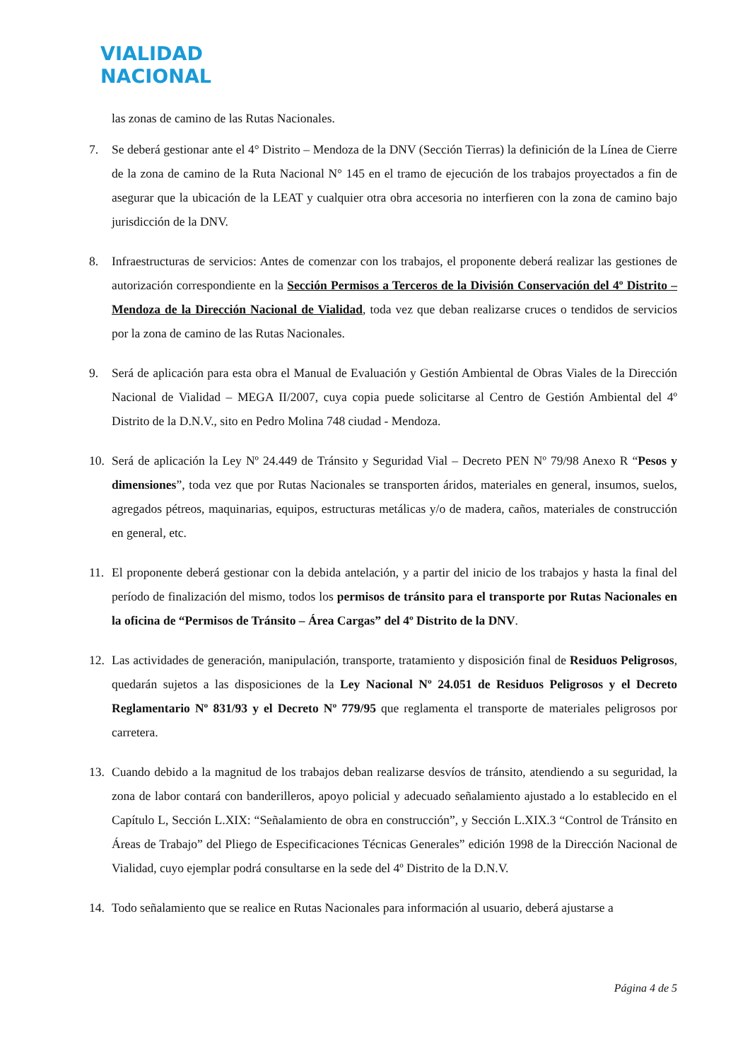VIALIDAD
NACIONAL
las zonas de camino de las Rutas Nacionales.
7. Se deberá gestionar ante el 4° Distrito – Mendoza de la DNV (Sección Tierras) la definición de la Línea de Cierre de la zona de camino de la Ruta Nacional N° 145 en el tramo de ejecución de los trabajos proyectados a fin de asegurar que la ubicación de la LEAT y cualquier otra obra accesoria no interfieren con la zona de camino bajo jurisdicción de la DNV.
8. Infraestructuras de servicios: Antes de comenzar con los trabajos, el proponente deberá realizar las gestiones de autorización correspondiente en la Sección Permisos a Terceros de la División Conservación del 4º Distrito – Mendoza de la Dirección Nacional de Vialidad, toda vez que deban realizarse cruces o tendidos de servicios por la zona de camino de las Rutas Nacionales.
9. Será de aplicación para esta obra el Manual de Evaluación y Gestión Ambiental de Obras Viales de la Dirección Nacional de Vialidad – MEGA II/2007, cuya copia puede solicitarse al Centro de Gestión Ambiental del 4º Distrito de la D.N.V., sito en Pedro Molina 748 ciudad - Mendoza.
10. Será de aplicación la Ley Nº 24.449 de Tránsito y Seguridad Vial – Decreto PEN Nº 79/98 Anexo R “Pesos y dimensiones”, toda vez que por Rutas Nacionales se transporten áridos, materiales en general, insumos, suelos, agregados pétreos, maquinarias, equipos, estructuras metálicas y/o de madera, caños, materiales de construcción en general, etc.
11. El proponente deberá gestionar con la debida antelación, y a partir del inicio de los trabajos y hasta la final del período de finalización del mismo, todos los permisos de tránsito para el transporte por Rutas Nacionales en la oficina de “Permisos de Tránsito – Área Cargas” del 4º Distrito de la DNV.
12. Las actividades de generación, manipulación, transporte, tratamiento y disposición final de Residuos Peligrosos, quedarán sujetos a las disposiciones de la Ley Nacional Nº 24.051 de Residuos Peligrosos y el Decreto Reglamentario Nº 831/93 y el Decreto Nº 779/95 que reglamenta el transporte de materiales peligrosos por carretera.
13. Cuando debido a la magnitud de los trabajos deban realizarse desvíos de tránsito, atendiendo a su seguridad, la zona de labor contará con banderilleros, apoyo policial y adecuado señalamiento ajustado a lo establecido en el Capítulo L, Sección L.XIX: “Señalamiento de obra en construcción”, y Sección L.XIX.3 “Control de Tránsito en Áreas de Trabajo” del Pliego de Especificaciones Técnicas Generales” edición 1998 de la Dirección Nacional de Vialidad, cuyo ejemplar podrá consultarse en la sede del 4º Distrito de la D.N.V.
14. Todo señalamiento que se realice en Rutas Nacionales para información al usuario, deberá ajustarse a
Página 4 de 5